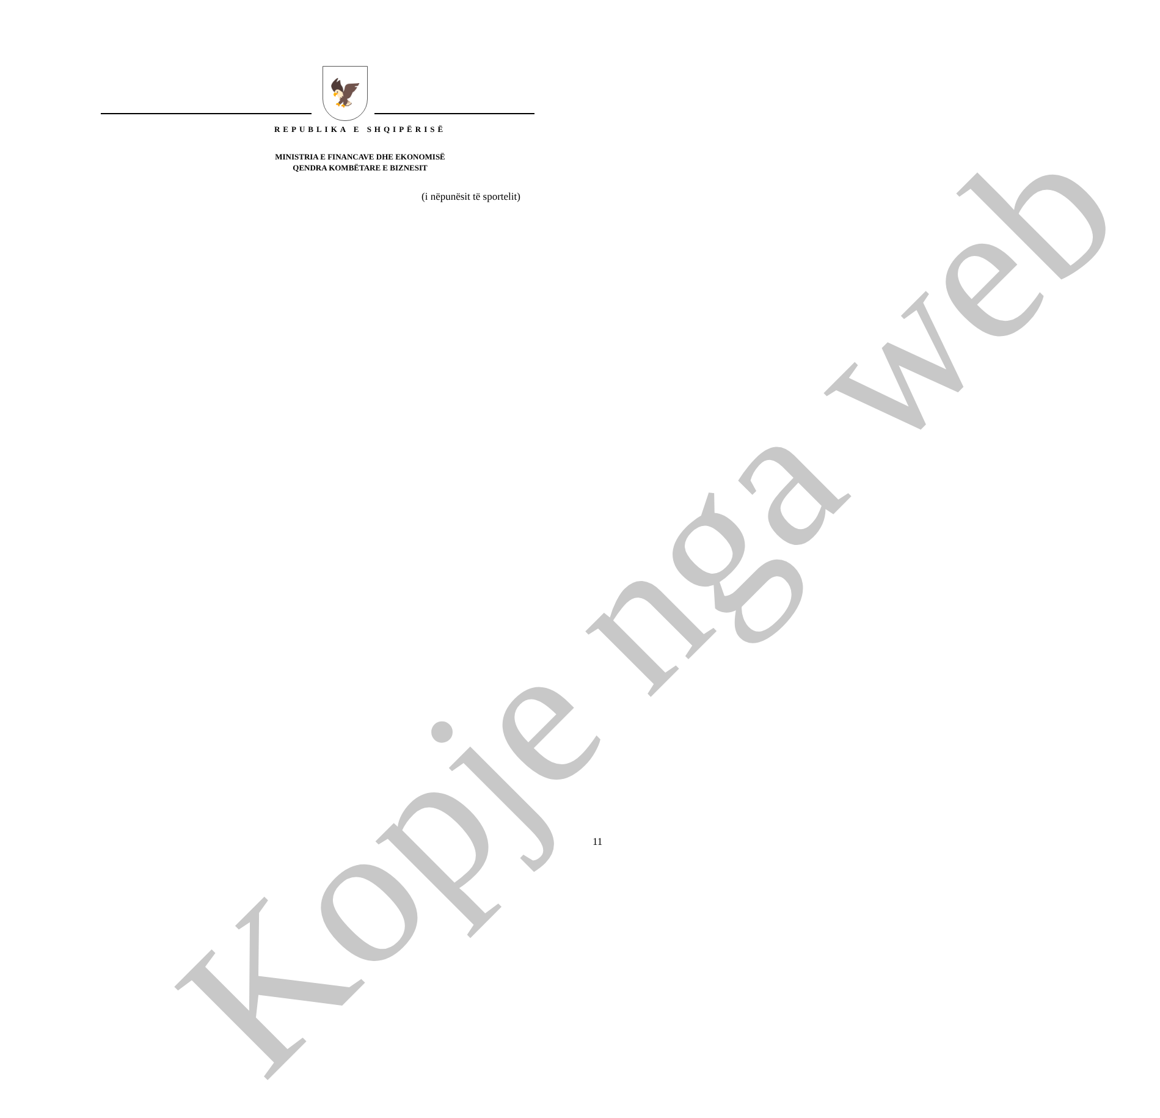Kopje nga web
🦅
REPUBLIKA E SHQIPËRISË
MINISTRIA E FINANCAVE DHE EKONOMISË
QENDRA KOMBËTARE E BIZNESIT
(i nëpunësit të sportelit)
11